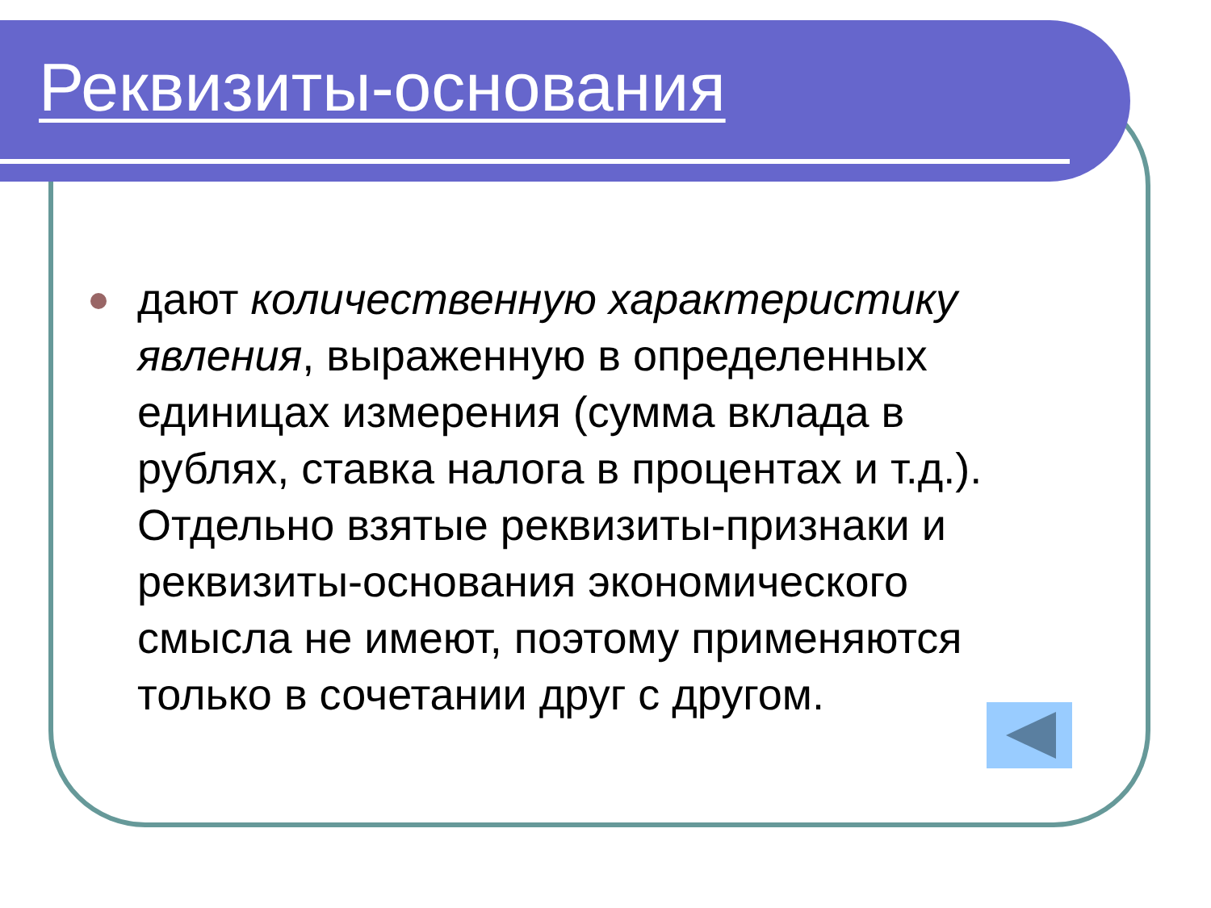Реквизиты-основания
дают количественную характеристику явления, выраженную в определенных единицах измерения (сумма вклада в рублях, ставка налога в процентах и т.д.). Отдельно взятые реквизиты-признаки и реквизиты-основания экономического смысла не имеют, поэтому применяются только в сочетании друг с другом.